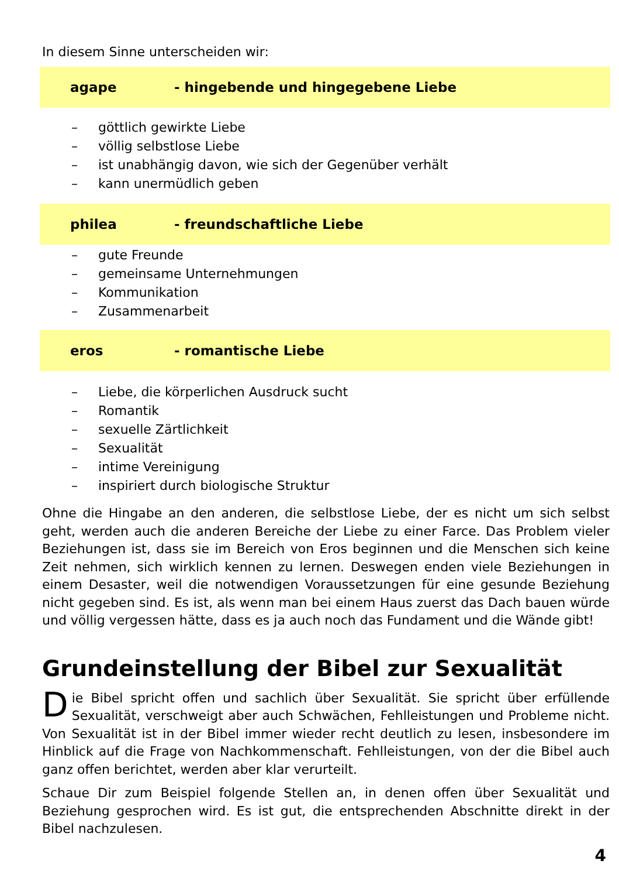In diesem Sinne unterscheiden wir:
agape - hingebende und hingegebene Liebe
– göttlich gewirkte Liebe
– völlig selbstlose Liebe
– ist unabhängig davon, wie sich der Gegenüber verhält
– kann unermüdlich geben
philea - freundschaftliche Liebe
– gute Freunde
– gemeinsame Unternehmungen
– Kommunikation
– Zusammenarbeit
eros - romantische Liebe
– Liebe, die körperlichen Ausdruck sucht
– Romantik
– sexuelle Zärtlichkeit
– Sexualität
– intime Vereinigung
– inspiriert durch biologische Struktur
Ohne die Hingabe an den anderen, die selbstlose Liebe, der es nicht um sich selbst geht, werden auch die anderen Bereiche der Liebe zu einer Farce. Das Problem vieler Beziehungen ist, dass sie im Bereich von Eros beginnen und die Menschen sich keine Zeit nehmen, sich wirklich kennen zu lernen. Deswegen enden viele Beziehungen in einem Desaster, weil die notwendigen Voraussetzungen für eine gesunde Beziehung nicht gegeben sind. Es ist, als wenn man bei einem Haus zuerst das Dach bauen würde und völlig vergessen hätte, dass es ja auch noch das Fundament und die Wände gibt!
Grundeinstellung der Bibel zur Sexualität
Die Bibel spricht offen und sachlich über Sexualität. Sie spricht über erfüllende Sexualität, verschweigt aber auch Schwächen, Fehlleistungen und Probleme nicht. Von Sexualität ist in der Bibel immer wieder recht deutlich zu lesen, insbesondere im Hinblick auf die Frage von Nachkommenschaft. Fehlleistungen, von der die Bibel auch ganz offen berichtet, werden aber klar verurteilt.
Schaue Dir zum Beispiel folgende Stellen an, in denen offen über Sexualität und Beziehung gesprochen wird. Es ist gut, die entsprechenden Abschnitte direkt in der Bibel nachzulesen.
4